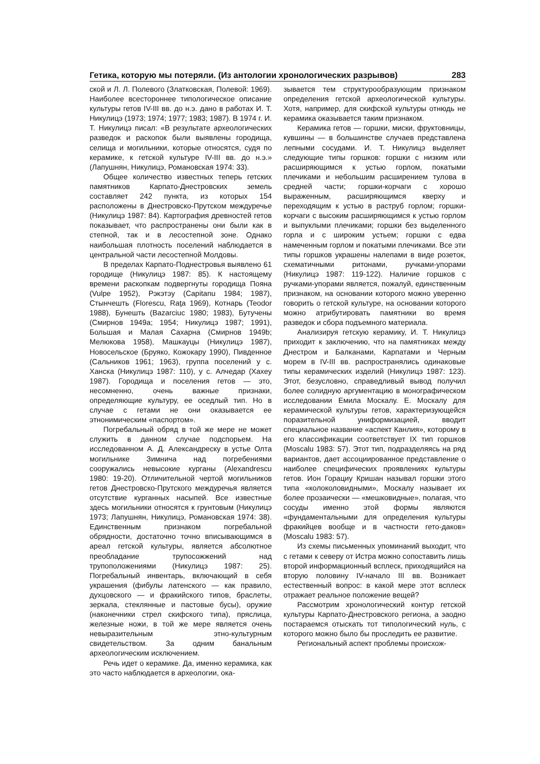Гетика, которую мы потеряли. (Из антологии хронологических разрывов) 283
ской и Л. Л. Полевого (Златковская, Полевой: 1969). Наиболее всестороннее типологическое описание культуры гетов IV-III вв. до н.э. дано в работах И. Т. Никулицэ (1973; 1974; 1977; 1983; 1987). В 1974 г. И. Т. Никулицэ писал: «В результате археологических разведок и раскопок были выявлены городища, селища и могильники, которые относятся, судя по керамике, к гетской культуре IV-III вв. до н.э.» (Лапушнян, Никулицэ, Романовская 1974: 33).
Общее количество известных теперь гетских памятников Карпато-Днестровских земель составляет 242 пункта, из которых 154 расположены в Днестровско-Прутском междуречье (Никулицэ 1987: 84). Картография древностей гетов показывает, что распространены они были как в степной, так и в лесостепной зоне. Однако наибольшая плотность поселений наблюдается в центральной части лесостепной Молдовы.
В пределах Карпато-Поднестровья выявлено 61 городище (Никулицэ 1987: 85). К настоящему времени раскопкам подвергнуты городища Пояна (Vulpe 1952), Рэкэтэу (Capitanu 1984; 1987), Стынчешть (Florescu, Raţa 1969), Котнарь (Teodor 1988), Бунешть (Bazarciuc 1980; 1983), Бутучены (Смирнов 1949а; 1954; Никулицэ 1987; 1991), Большая и Малая Сахарна (Смирнов 1949b; Мелюкова 1958), Машкауцы (Никулицэ 1987), Новосельское (Бруяко, Кожокару 1990), Пивденное (Сальников 1961; 1963), группа поселений у с. Ханска (Никулицэ 1987: 110), у с. Алчедар (Хахеу 1987). Городища и поселения гетов — это, несомненно, очень важные признаки, определяющие культуру, ее оседлый тип. Но в случае с гетами не они оказывается ее этнонимическим «паспортом».
Погребальный обряд в той же мере не может служить в данном случае подспорьем. На исследованном А. Д. Александреску в устье Олта могильнике Зимнича над погребениями сооружались невысокие курганы (Alexandrescu 1980: 19-20). Отличительной чертой могильников гетов Днестровско-Прутского междуречья является отсутствие курганных насыпей. Все известные здесь могильники относятся к грунтовым (Никулицэ 1973; Лапушнян, Никулицэ, Романовская 1974: 38). Единственным признаком погребальной обрядности, достаточно точно вписывающимся в ареал гетской культуры, является абсолютное преобладание трупосожжений над трупоположениями (Никулицэ 1987: 25). Погребальный инвентарь, включающий в себя украшения (фибулы латенского — как правило, духцовского — и фракийского типов, браслеты, зеркала, стеклянные и пастовые бусы), оружие (наконечники стрел скифского типа), пряслица, железные ножи, в той же мере является очень невыразительным этно-культурным свидетельством. За одним банальным археологическим исключением.
Речь идет о керамике. Да, именно керамика, как это часто наблюдается в археологии, ока-
зывается тем структурообразующим признаком определения гетской археологической культуры. Хотя, например, для скифской культуры отнюдь не керамика оказывается таким признаком.
Керамика гетов — горшки, миски, фруктовницы, кувшины — в большинстве случаев представлена лепными сосудами. И. Т. Никулицэ выделяет следующие типы горшков: горшки с низким или расширяющимся к устью горлом, покатыми плечиками и небольшим расширением тулова в средней части; горшки-корчаги с хорошо выраженным, расширяющимся кверху и переходящим к устью в раструб горлом; горшки-корчаги с высоким расширяющимся к устью горлом и выпуклыми плечиками; горшки без выделенного горла и с широким устьем; горшки с едва намеченным горлом и покатыми плечиками. Все эти типы горшков украшены налепами в виде розеток, схематичными ритонами, ручками-упорами (Никулицэ 1987: 119-122). Наличие горшков с ручками-упорами является, пожалуй, единственным признаком, на основании которого можно уверенно говорить о гетской культуре, на основании которого можно атрибутировать памятники во время разведок и сбора подъемного материала.
Анализируя гетскую керамику, И. Т. Никулицэ приходит к заключению, что на памятниках между Днестром и Балканами, Карпатами и Черным морем в IV-III вв. распространялись одинаковые типы керамических изделий (Никулицэ 1987: 123). Этот, безусловно, справедливый вывод получил более солидную аргументацию в монографическом исследовании Емила Москалу. Е. Москалу для керамической культуры гетов, характеризующейся поразительной униформизацией, вводит специальное название «аспект Канлия», которому в его классификации соответствует IX тип горшков (Moscalu 1983: 57). Этот тип, подразделяясь на ряд вариантов, дает ассоциированное представление о наиболее специфических проявлениях культуры гетов. Ион Горациу Кришан называл горшки этого типа «колоколовидными», Москалу называет их более прозаически — «мешковидные», полагая, что сосуды именно этой формы являются «фундаментальными для определения культуры фракийцев вообще и в частности гето-даков» (Moscalu 1983: 57).
Из схемы письменных упоминаний выходит, что с гетами к северу от Истра можно сопоставить лишь второй информационный всплеск, приходящийся на вторую половину IV-начало III вв. Возникает естественный вопрос: в какой мере этот всплеск отражает реальное положение вещей?
Рассмотрим хронологический контур гетской культуры Карпато-Днестровского региона, а заодно постараемся отыскать тот типологический нуль, с которого можно было бы проследить ее развитие.
Региональный аспект проблемы происхож-